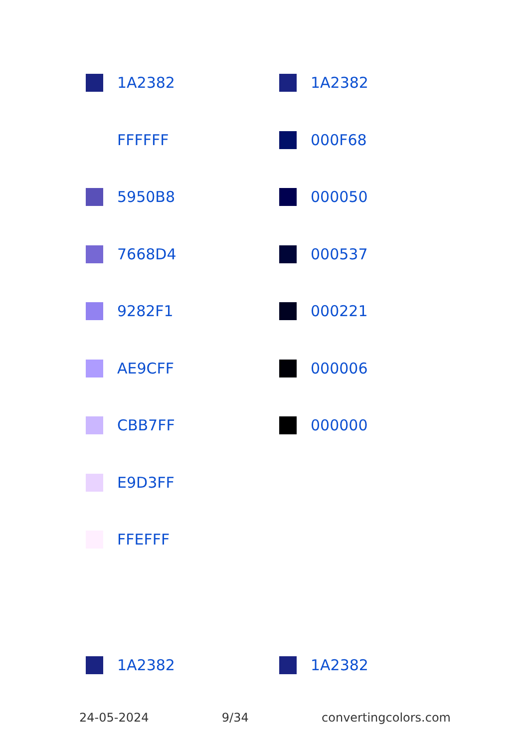1A2382
FFFFFF
5950B8
7668D4
9282F1
AE9CFF
CBB7FF
E9D3FF
FFEFFF
1A2382
000F68
000050
000537
000221
000006
000000
1A2382 1A2382
24-05-2024 9/34 convertingcolors.com